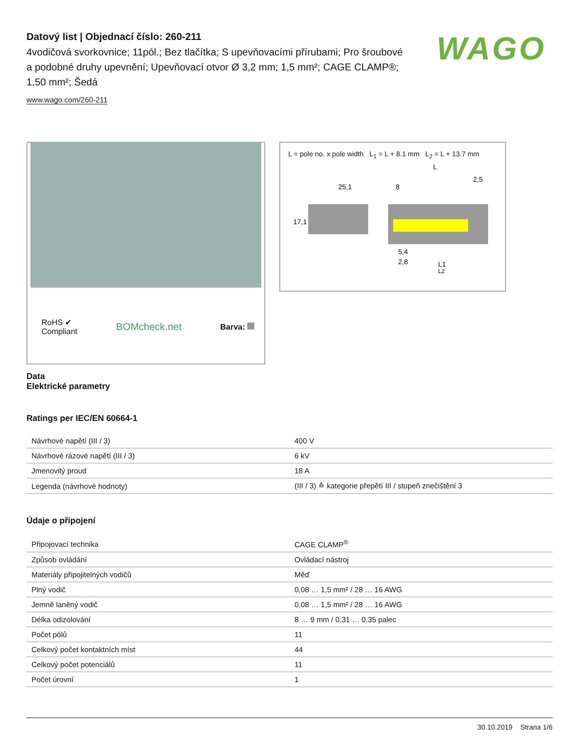WAGO
Datový list | Objednací číslo: 260-211
4vodičová svorkovnice; 11pól.; Bez tlačítka; S upevňovacími přírubami; Pro šroubové a podobné druhy upevnění; Upevňovací otvor Ø 3,2 mm; 1,5 mm²; CAGE CLAMP®; 1,50 mm²; Šedá
www.wago.com/260-211
RoHS ✔
Compliant
BOMcheck.net
Barva:
L = pole no. x pole width L<sub>1</sub> = L + 8.1 mm L<sub>2</sub> = L + 13.7 mm
25,1
L
8
2,5
17,1
5,4
2,8
L1
L2
Data
Elektrické parametry
Ratings per IEC/EN 60664-1
| Návrhové napětí (III / 3) | 400 V |
| Návrhové rázové napětí (III / 3) | 6 kV |
| Jmenovitý proud | 18 A |
| Legenda (návrhové hodnoty) | (III / 3) ≙ kategorie přepětí III / stupeň znečištění 3 |
Údaje o připojení
| Připojovací technika | CAGE CLAMP<sup>®</sup> |
| Způsob ovládání | Ovládací nástroj |
| Materiály připojitelných vodičů | Měď |
| Plný vodič | 0,08 … 1,5 mm² / 28 … 16 AWG |
| Jemně laněný vodič | 0,08 … 1,5 mm² / 28 … 16 AWG |
| Délka odizolování | 8 … 9 mm / 0.31 … 0.35 palec |
| Počet pólů | 11 |
| Celkový počet kontaktních míst | 44 |
| Celkový počet potenciálů | 11 |
| Počet úrovní | 1 |
30.10.2019 Strana 1/6